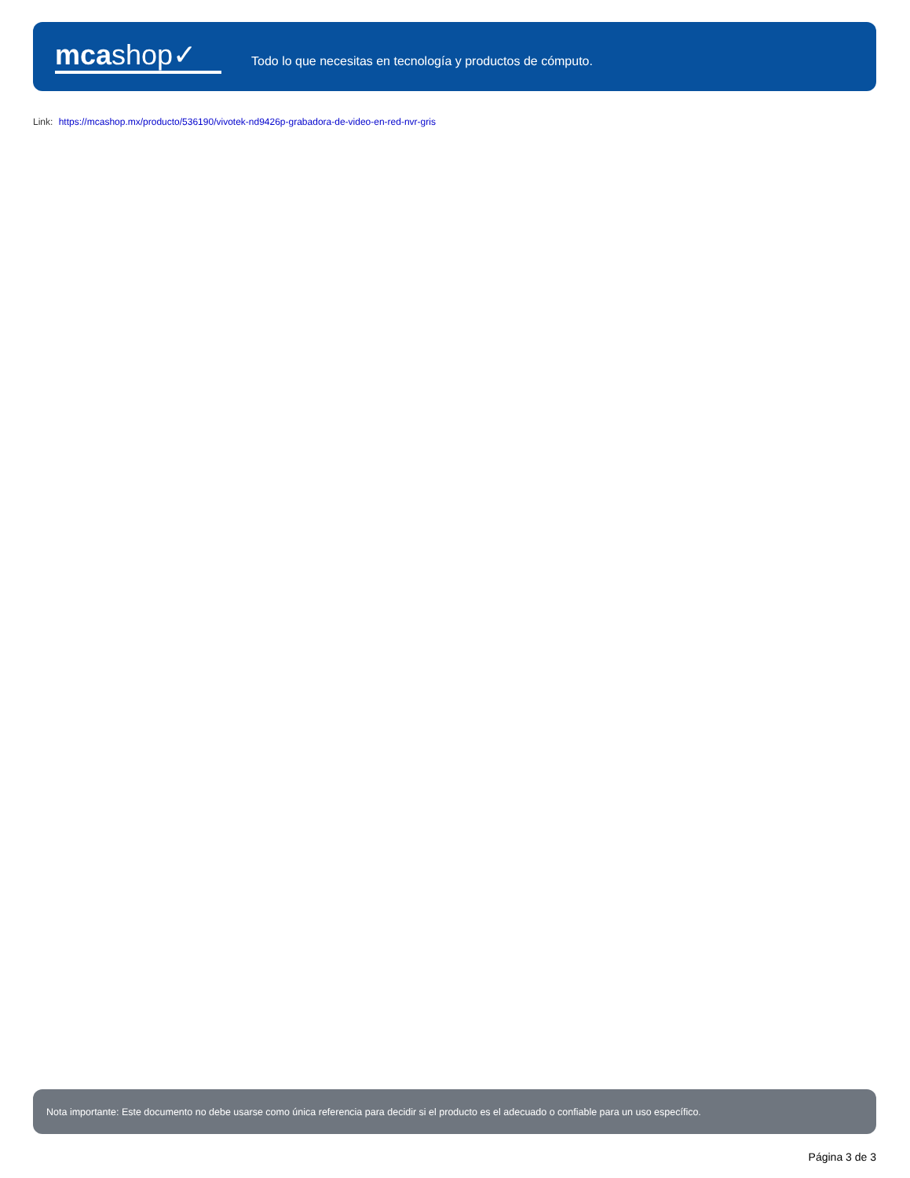mcashop✓
Todo lo que necesitas en tecnología y productos de cómputo.
Link: https://mcashop.mx/producto/536190/vivotek-nd9426p-grabadora-de-video-en-red-nvr-gris
Nota importante: Este documento no debe usarse como única referencia para decidir si el producto es el adecuado o confiable para un uso específico.
Página 3 de 3